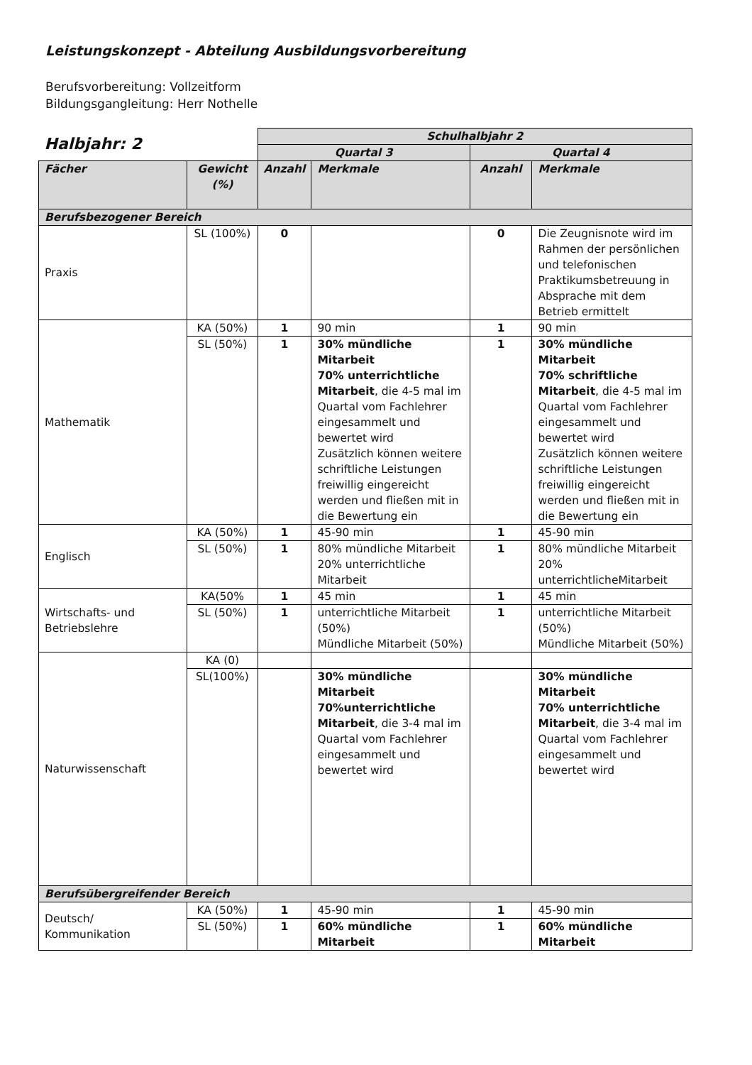Leistungskonzept - Abteilung Ausbildungsvorbereitung
Berufsvorbereitung: Vollzeitform
Bildungsgangleitung: Herr Nothelle
| Halbjahr: 2 | | Schulhalbjahr 2 | | | |
| | | Quartal 3 | | Quartal 4 | |
| Fächer | Gewicht (%) | Anzahl | Merkmale | Anzahl | Merkmale |
| Berufsbezogener Bereich | | | | | |
| Praxis | SL (100%) | 0 | | 0 | Die Zeugnisnote wird im Rahmen der persönlichen und telefonischen Praktikumsbetreuung in Absprache mit dem Betrieb ermittelt |
| Mathematik | KA (50%) | 1 | 90 min | 1 | 90 min |
| | SL (50%) | 1 | 30% mündliche Mitarbeit 70% unterrichtliche Mitarbeit , die 4-5 mal im Quartal vom Fachlehrer eingesammelt und bewertet wird Zusätzlich können weitere schriftliche Leistungen freiwillig eingereicht werden und fließen mit in die Bewertung ein | 1 | 30% mündliche Mitarbeit 70% schriftliche Mitarbeit , die 4-5 mal im Quartal vom Fachlehrer eingesammelt und bewertet wird Zusätzlich können weitere schriftliche Leistungen freiwillig eingereicht werden und fließen mit in die Bewertung ein |
| Englisch | KA (50%) | 1 | 45-90 min | 1 | 45-90 min |
| | SL (50%) | 1 | 80% mündliche Mitarbeit 20% unterrichtliche Mitarbeit | 1 | 80% mündliche Mitarbeit 20% unterrichtlicheMitarbeit |
| Wirtschafts- und Betriebslehre | KA(50% | 1 | 45 min | 1 | 45 min |
| | SL (50%) | 1 | unterrichtliche Mitarbeit (50%) Mündliche Mitarbeit (50%) | 1 | unterrichtliche Mitarbeit (50%) Mündliche Mitarbeit (50%) |
| Naturwissenschaft | KA (0) | | | | |
| | SL(100%) | | 30% mündliche Mitarbeit 70%unterrichtliche Mitarbeit , die 3-4 mal im Quartal vom Fachlehrer eingesammelt und bewertet wird | | 30% mündliche Mitarbeit 70% unterrichtliche Mitarbeit , die 3-4 mal im Quartal vom Fachlehrer eingesammelt und bewertet wird |
| Berufsübergreifender Bereich | | | | | |
| Deutsch/ Kommunikation | KA (50%) | 1 | 45-90 min | 1 | 45-90 min |
| | SL (50%) | 1 | 60% mündliche Mitarbeit | 1 | 60% mündliche Mitarbeit |